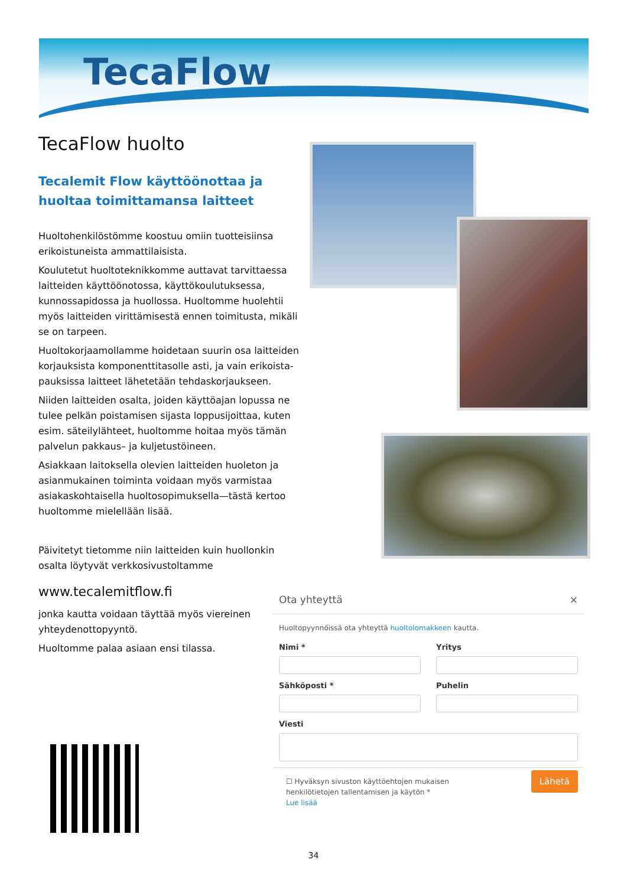TecaFlow
TecaFlow huolto
Tecalemit Flow käyttöönottaa ja huoltaa toimittamansa laitteet
Huoltohenkilöstömme koostuu omiin tuotteisiinsa erikoistuneista ammattilaisista.
Koulutetut huoltoteknikkomme auttavat tarvittaessa laitteiden käyttöönotossa, käyttökoulutuksessa, kunnossapidossa ja huollossa. Huoltomme huolehtii myös laitteiden virittämisestä ennen toimitusta, mikäli se on tarpeen.
Huoltokorjaamollamme hoidetaan suurin osa laitteiden korjauksista komponenttitasolle asti, ja vain erikoista-pauksissa laitteet lähetetään tehdaskorjaukseen.
Niiden laitteiden osalta, joiden käyttöajan lopussa ne tulee pelkän poistamisen sijasta loppusijoittaa, kuten esim. säteilylähteet, huoltomme hoitaa myös tämän palvelun pakkaus– ja kuljetustöineen.
Asiakkaan laitoksella olevien laitteiden huoleton ja asianmukainen toiminta voidaan myös varmistaa asiakaskohtaisella huoltosopimuksella—tästä kertoo huoltomme mielellään lisää.
Päivitetyt tietomme niin laitteiden kuin huollonkin osalta löytyvät verkkosivustoltamme
www.tecalemitflow.fi
jonka kautta voidaan täyttää myös viereinen yhteydenottopyyntö.
Huoltomme palaa asiaan ensi tilassa.
Ota yhteyttä ×
Huoltopyynnöissä ota yhteyttä huoltolomakkeen kautta.
Nimi * Yritys
Sähköposti * Puhelin
Viesti
☐ Hyväksyn sivuston käyttöehtojen mukaisen
henkilötietojen tallentamisen ja käytön *
Lue lisää
Lähetä
34